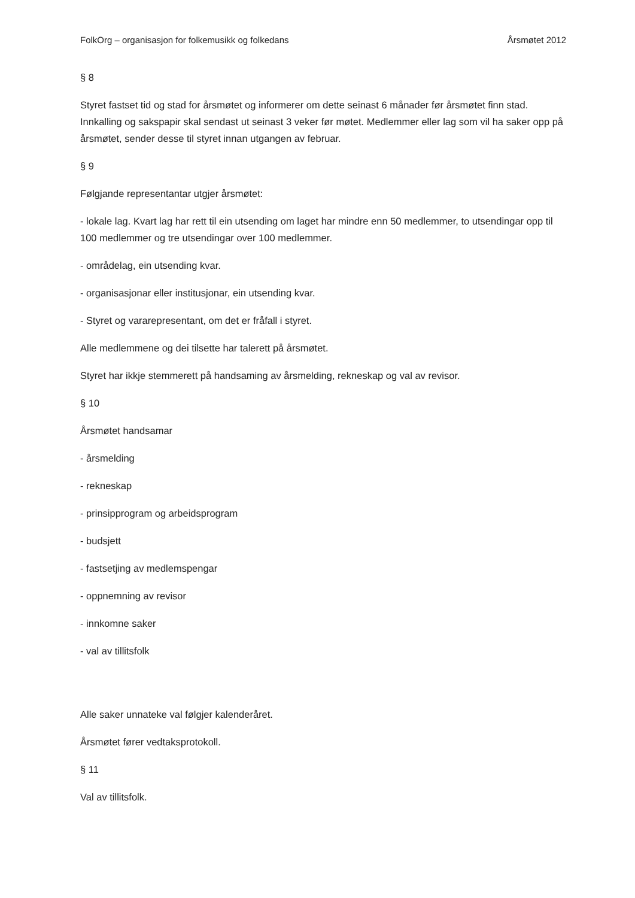FolkOrg – organisasjon for folkemusikk og folkedans Årsmøtet 2012
§ 8
Styret fastset tid og stad for årsmøtet og informerer om dette seinast 6 månader før årsmøtet finn stad. Innkalling og sakspapir skal sendast ut seinast 3 veker før møtet. Medlemmer eller lag som vil ha saker opp på årsmøtet, sender desse til styret innan utgangen av februar.
§ 9
Følgjande representantar utgjer årsmøtet:
- lokale lag. Kvart lag har rett til ein utsending om laget har mindre enn 50 medlemmer, to utsendingar opp til 100 medlemmer og tre utsendingar over 100 medlemmer.
- områdelag, ein utsending kvar.
- organisasjonar eller institusjonar, ein utsending kvar.
- Styret og vararepresentant, om det er fråfall i styret.
Alle medlemmene og dei tilsette har talerett på årsmøtet.
Styret har ikkje stemmerett på handsaming av årsmelding, rekneskap og val av revisor.
§ 10
Årsmøtet handsamar
- årsmelding
- rekneskap
- prinsipprogram og arbeidsprogram
- budsjett
- fastsetjing av medlemspengar
- oppnemning av revisor
- innkomne saker
- val av tillitsfolk
Alle saker unnateke val følgjer kalenderåret.
Årsmøtet fører vedtaksprotokoll.
§ 11
Val av tillitsfolk.